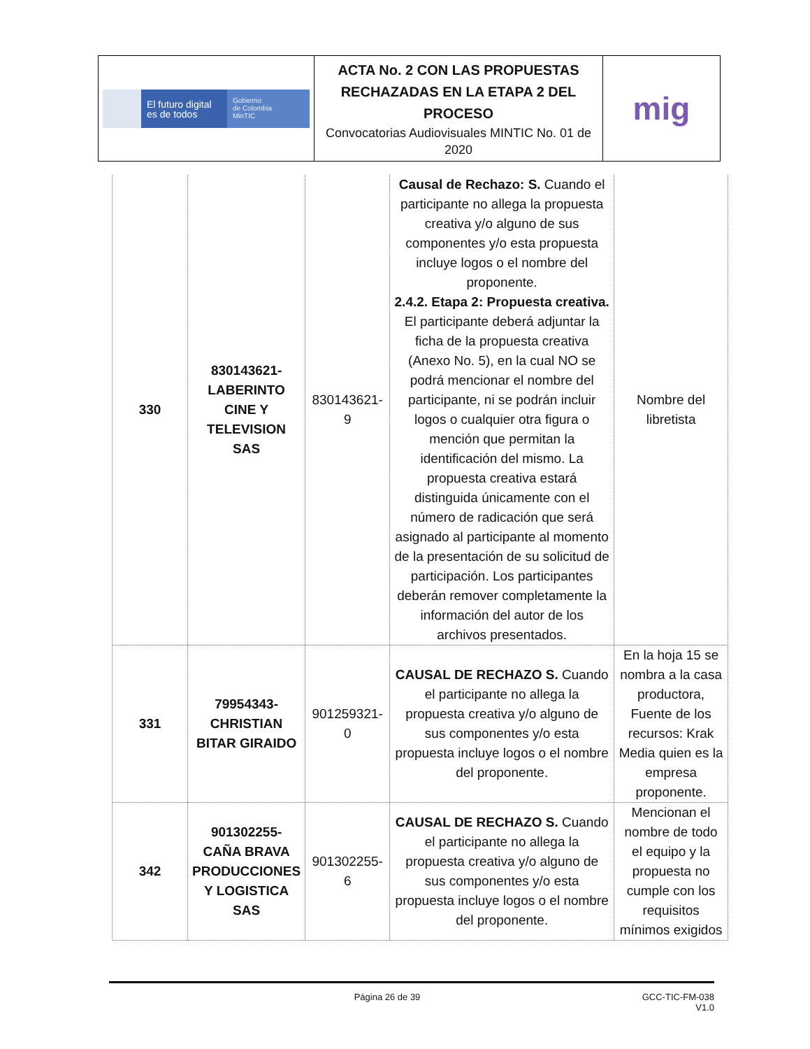| El futuro digital es de todos Gobierno de Colombia MinTIC | ACTA No. 2 CON LAS PROPUESTAS RECHAZADAS EN LA ETAPA 2 DEL PROCESO Convocatorias Audiovisuales MINTIC No. 01 de 2020 | mig |
| 330 | 830143621-LABERINTO CINE Y TELEVISION SAS | 830143621-9 | Causal de Rechazo: S. Cuando el participante no allega la propuesta creativa y/o alguno de sus componentes y/o esta propuesta incluye logos o el nombre del proponente. 2.4.2. Etapa 2: Propuesta creativa. El participante deberá adjuntar la ficha de la propuesta creativa (Anexo No. 5), en la cual NO se podrá mencionar el nombre del participante, ni se podrán incluir logos o cualquier otra figura o mención que permitan la identificación del mismo. La propuesta creativa estará distinguida únicamente con el número de radicación que será asignado al participante al momento de la presentación de su solicitud de participación. Los participantes deberán remover completamente la información del autor de los archivos presentados. | Nombre del libretista |
| 331 | 79954343-CHRISTIAN BITAR GIRAIDO | 901259321-0 | CAUSAL DE RECHAZO S. Cuando el participante no allega la propuesta creativa y/o alguno de sus componentes y/o esta propuesta incluye logos o el nombre del proponente. | En la hoja 15 se nombra a la casa productora, Fuente de los recursos: Krak Media quien es la empresa proponente. |
| 342 | 901302255-CAÑA BRAVA PRODUCCIONES Y LOGISTICA SAS | 901302255-6 | CAUSAL DE RECHAZO S. Cuando el participante no allega la propuesta creativa y/o alguno de sus componentes y/o esta propuesta incluye logos o el nombre del proponente. | Mencionan el nombre de todo el equipo y la propuesta no cumple con los requisitos mínimos exigidos |
Página 26 de 39 GCC-TIC-FM-038
V1.0